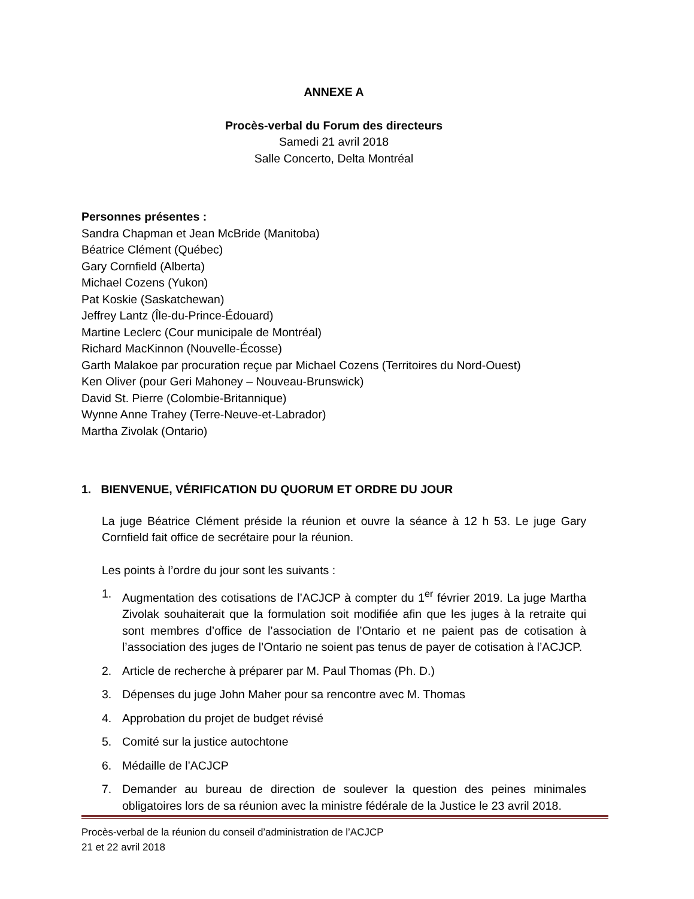ANNEXE A
Procès-verbal du Forum des directeurs
Samedi 21 avril 2018
Salle Concerto, Delta Montréal
Personnes présentes :
Sandra Chapman et Jean McBride (Manitoba)
Béatrice Clément (Québec)
Gary Cornfield (Alberta)
Michael Cozens (Yukon)
Pat Koskie (Saskatchewan)
Jeffrey Lantz (Île-du-Prince-Édouard)
Martine Leclerc (Cour municipale de Montréal)
Richard MacKinnon (Nouvelle-Écosse)
Garth Malakoe par procuration reçue par Michael Cozens (Territoires du Nord-Ouest)
Ken Oliver (pour Geri Mahoney – Nouveau-Brunswick)
David St. Pierre (Colombie-Britannique)
Wynne Anne Trahey (Terre-Neuve-et-Labrador)
Martha Zivolak (Ontario)
1. BIENVENUE, VÉRIFICATION DU QUORUM ET ORDRE DU JOUR
La juge Béatrice Clément préside la réunion et ouvre la séance à 12 h 53. Le juge Gary Cornfield fait office de secrétaire pour la réunion.
Les points à l’ordre du jour sont les suivants :
1. Augmentation des cotisations de l’ACJCP à compter du 1<sup>er</sup> février 2019. La juge Martha Zivolak souhaiterait que la formulation soit modifiée afin que les juges à la retraite qui sont membres d’office de l’association de l’Ontario et ne paient pas de cotisation à l’association des juges de l’Ontario ne soient pas tenus de payer de cotisation à l’ACJCP.
2. Article de recherche à préparer par M. Paul Thomas (Ph. D.)
3. Dépenses du juge John Maher pour sa rencontre avec M. Thomas
4. Approbation du projet de budget révisé
5. Comité sur la justice autochtone
6. Médaille de l’ACJCP
7. Demander au bureau de direction de soulever la question des peines minimales obligatoires lors de sa réunion avec la ministre fédérale de la Justice le 23 avril 2018.
Procès-verbal de la réunion du conseil d’administration de l’ACJCP
21 et 22 avril 2018